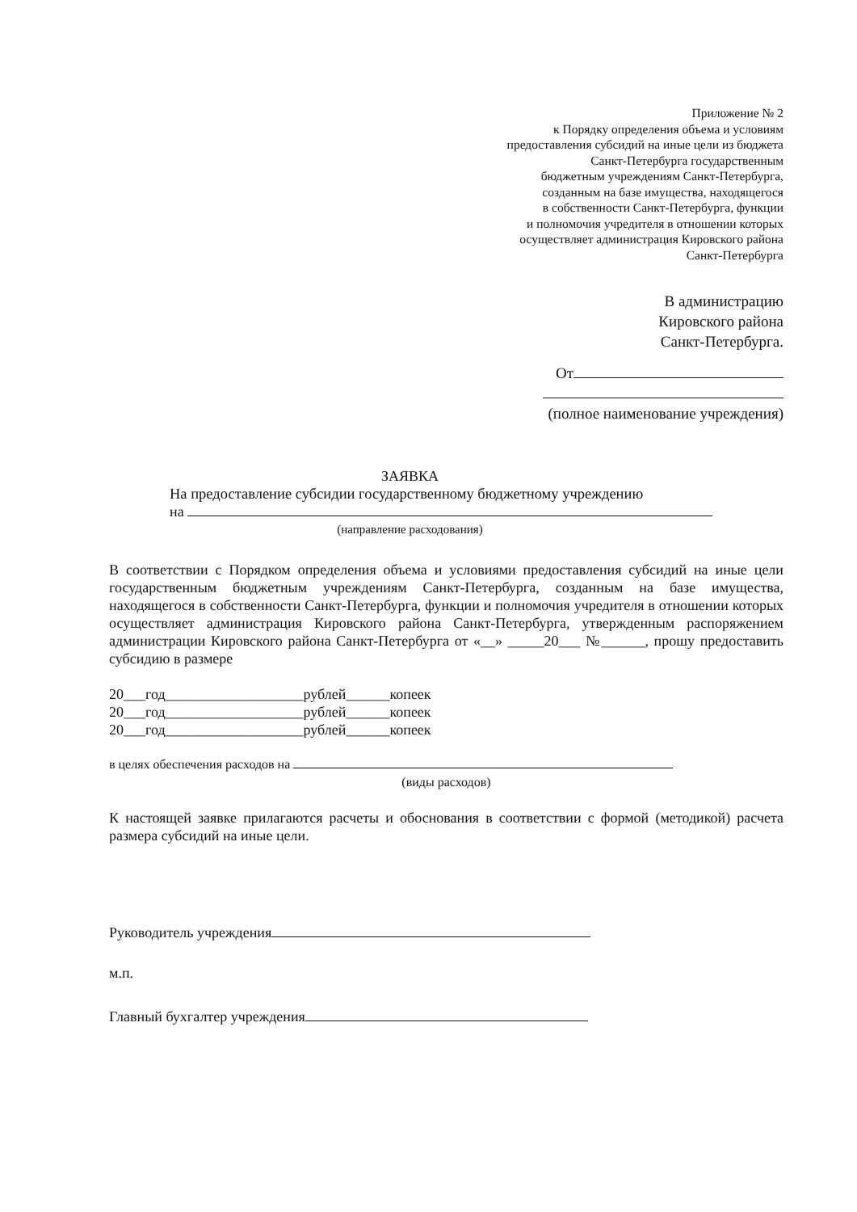Приложение № 2
к Порядку определения объема и условиям
предоставления субсидий на иные цели из бюджета
Санкт-Петербурга государственным
бюджетным учреждениям Санкт-Петербурга,
созданным на базе имущества, находящегося
в собственности Санкт-Петербурга, функции
и полномочия учредителя в отношении которых
осуществляет администрация Кировского района
Санкт-Петербурга
В администрацию
Кировского района
Санкт-Петербурга.
От
(полное наименование учреждения)
ЗАЯВКА
На предоставление субсидии государственному бюджетному учреждению
на
(направление расходования)
В соответствии с Порядком определения объема и условиями предоставления субсидий на иные цели государственным бюджетным учреждениям Санкт-Петербурга, созданным на базе имущества, находящегося в собственности Санкт-Петербурга, функции и полномочия учредителя в отношении которых осуществляет администрация Кировского района Санкт-Петербурга, утвержденным распоряжением администрации Кировского района Санкт-Петербурга от «__» _____20___ №______, прошу предоставить субсидию в размере
20___год___________________рублей______копеек
20___год___________________рублей______копеек
20___год___________________рублей______копеек
в целях обеспечения расходов на
(виды расходов)
К настоящей заявке прилагаются расчеты и обоснования в соответствии с формой (методикой) расчета размера субсидий на иные цели.
Руководитель учреждения
м.п.
Главный бухгалтер учреждения